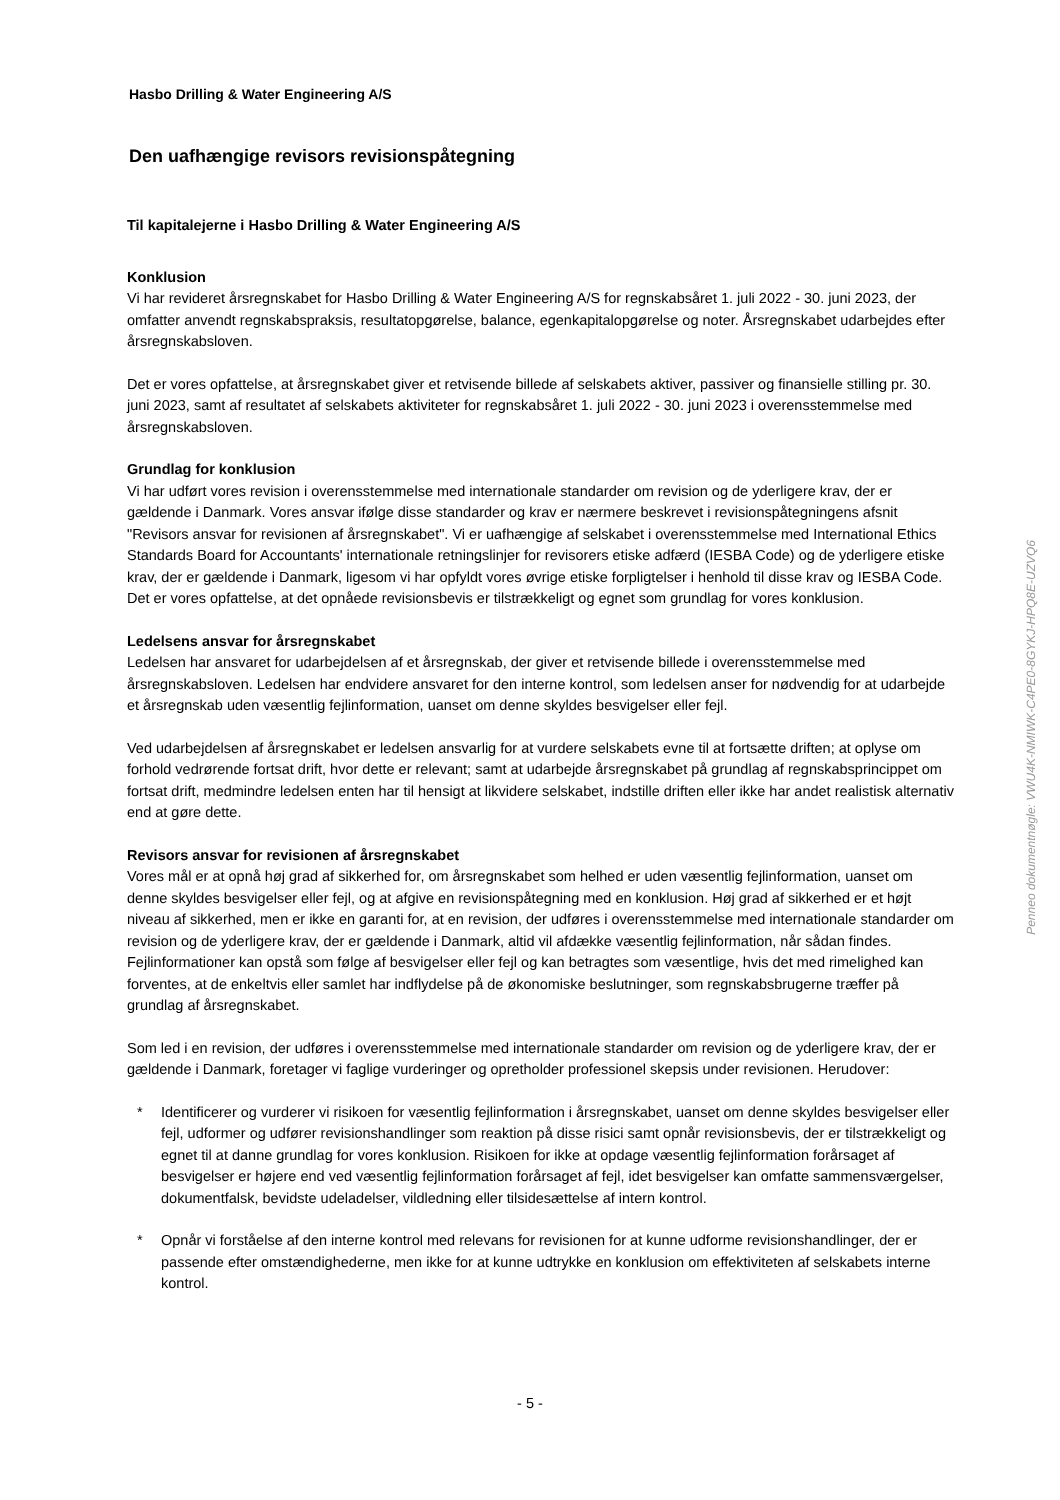Hasbo Drilling & Water Engineering A/S
Den uafhængige revisors revisionspåtegning
Til kapitalejerne i Hasbo Drilling & Water Engineering A/S
Konklusion
Vi har revideret årsregnskabet for Hasbo Drilling & Water Engineering A/S for regnskabsåret 1. juli 2022 - 30. juni 2023, der omfatter anvendt regnskabspraksis, resultatopgørelse, balance, egenkapitalopgørelse og noter. Årsregnskabet udarbejdes efter årsregnskabsloven.
Det er vores opfattelse, at årsregnskabet giver et retvisende billede af selskabets aktiver, passiver og finansielle stilling pr. 30. juni 2023, samt af resultatet af selskabets aktiviteter for regnskabsåret 1. juli 2022 - 30. juni 2023 i overensstemmelse med årsregnskabsloven.
Grundlag for konklusion
Vi har udført vores revision i overensstemmelse med internationale standarder om revision og de yderligere krav, der er gældende i Danmark. Vores ansvar ifølge disse standarder og krav er nærmere beskrevet i revisionspåtegningens afsnit "Revisors ansvar for revisionen af årsregnskabet". Vi er uafhængige af selskabet i overensstemmelse med International Ethics Standards Board for Accountants' internationale retningslinjer for revisorers etiske adfærd (IESBA Code) og de yderligere etiske krav, der er gældende i Danmark, ligesom vi har opfyldt vores øvrige etiske forpligtelser i henhold til disse krav og IESBA Code. Det er vores opfattelse, at det opnåede revisionsbevis er tilstrækkeligt og egnet som grundlag for vores konklusion.
Ledelsens ansvar for årsregnskabet
Ledelsen har ansvaret for udarbejdelsen af et årsregnskab, der giver et retvisende billede i overensstemmelse med årsregnskabsloven. Ledelsen har endvidere ansvaret for den interne kontrol, som ledelsen anser for nødvendig for at udarbejde et årsregnskab uden væsentlig fejlinformation, uanset om denne skyldes besvigelser eller fejl.
Ved udarbejdelsen af årsregnskabet er ledelsen ansvarlig for at vurdere selskabets evne til at fortsætte driften; at oplyse om forhold vedrørende fortsat drift, hvor dette er relevant; samt at udarbejde årsregnskabet på grundlag af regnskabsprincippet om fortsat drift, medmindre ledelsen enten har til hensigt at likvidere selskabet, indstille driften eller ikke har andet realistisk alternativ end at gøre dette.
Revisors ansvar for revisionen af årsregnskabet
Vores mål er at opnå høj grad af sikkerhed for, om årsregnskabet som helhed er uden væsentlig fejlinformation, uanset om denne skyldes besvigelser eller fejl, og at afgive en revisionspåtegning med en konklusion. Høj grad af sikkerhed er et højt niveau af sikkerhed, men er ikke en garanti for, at en revision, der udføres i overensstemmelse med internationale standarder om revision og de yderligere krav, der er gældende i Danmark, altid vil afdække væsentlig fejlinformation, når sådan findes. Fejlinformationer kan opstå som følge af besvigelser eller fejl og kan betragtes som væsentlige, hvis det med rimelighed kan forventes, at de enkeltvis eller samlet har indflydelse på de økonomiske beslutninger, som regnskabsbrugerne træffer på grundlag af årsregnskabet.
Som led i en revision, der udføres i overensstemmelse med internationale standarder om revision og de yderligere krav, der er gældende i Danmark, foretager vi faglige vurderinger og opretholder professionel skepsis under revisionen. Herudover:
* Identificerer og vurderer vi risikoen for væsentlig fejlinformation i årsregnskabet, uanset om denne skyldes besvigelser eller fejl, udformer og udfører revisionshandlinger som reaktion på disse risici samt opnår revisionsbevis, der er tilstrækkeligt og egnet til at danne grundlag for vores konklusion. Risikoen for ikke at opdage væsentlig fejlinformation forårsaget af besvigelser er højere end ved væsentlig fejlinformation forårsaget af fejl, idet besvigelser kan omfatte sammensværgelser, dokumentfalsk, bevidste udeladelser, vildledning eller tilsidesættelse af intern kontrol.
* Opnår vi forståelse af den interne kontrol med relevans for revisionen for at kunne udforme revisionshandlinger, der er passende efter omstændighederne, men ikke for at kunne udtrykke en konklusion om effektiviteten af selskabets interne kontrol.
Penneo dokumentnøgle: VWU4K-NMIWK-C4PE0-8GYKJ-HPQ8E-UZVQ6
- 5 -